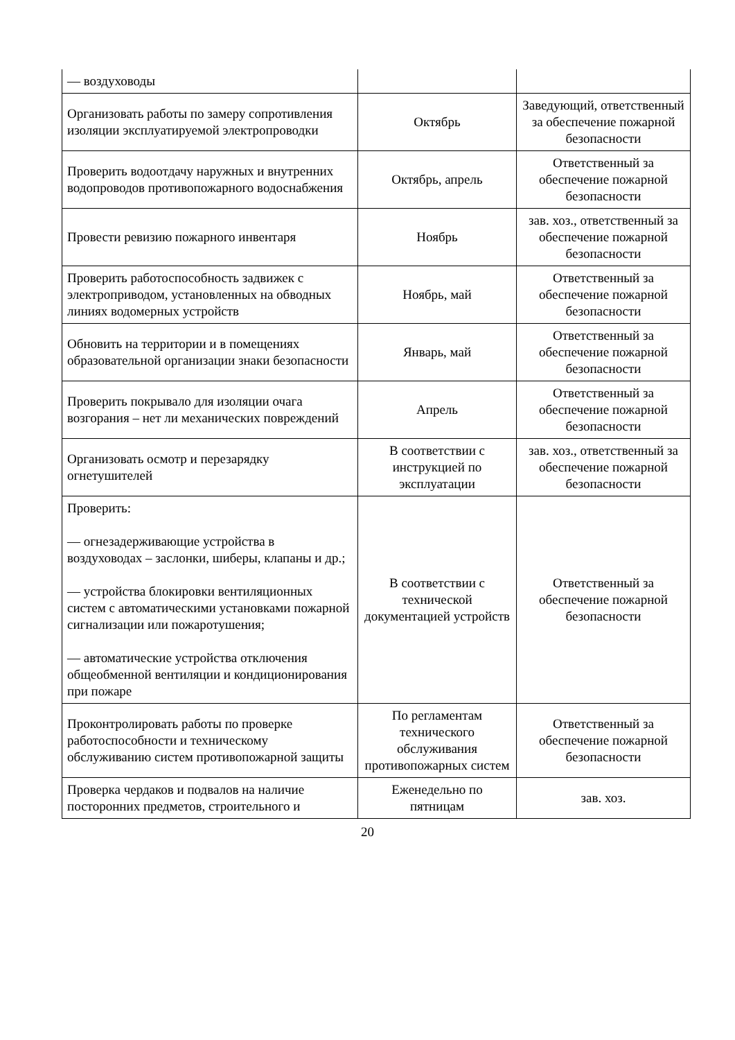| — воздуховоды | | |
| Организовать работы по замеру сопротивления изоляции эксплуатируемой электропроводки | Октябрь | Заведующий, ответственный за обеспечение пожарной безопасности |
| Проверить водоотдачу наружных и внутренних водопроводов противопожарного водоснабжения | Октябрь, апрель | Ответственный за обеспечение пожарной безопасности |
| Провести ревизию пожарного инвентаря | Ноябрь | зав. хоз., ответственный за обеспечение пожарной безопасности |
| Проверить работоспособность задвижек с электроприводом, установленных на обводных линиях водомерных устройств | Ноябрь, май | Ответственный за обеспечение пожарной безопасности |
| Обновить на территории и в помещениях образовательной организации знаки безопасности | Январь, май | Ответственный за обеспечение пожарной безопасности |
| Проверить покрывало для изоляции очага возгорания – нет ли механических повреждений | Апрель | Ответственный за обеспечение пожарной безопасности |
| Организовать осмотр и перезарядку огнетушителей | В соответствии с инструкцией по эксплуатации | зав. хоз., ответственный за обеспечение пожарной безопасности |
| Проверить: — огнезадерживающие устройства в воздуховодах – заслонки, шиберы, клапаны и др.; — устройства блокировки вентиляционных систем с автоматическими установками пожарной сигнализации или пожаротушения; — автоматические устройства отключения общеобменной вентиляции и кондиционирования при пожаре | В соответствии с технической документацией устройств | Ответственный за обеспечение пожарной безопасности |
| Проконтролировать работы по проверке работоспособности и техническому обслуживанию систем противопожарной защиты | По регламентам технического обслуживания противопожарных систем | Ответственный за обеспечение пожарной безопасности |
| Проверка чердаков и подвалов на наличие посторонних предметов, строительного и | Еженедельно по пятницам | зав. хоз. |
20